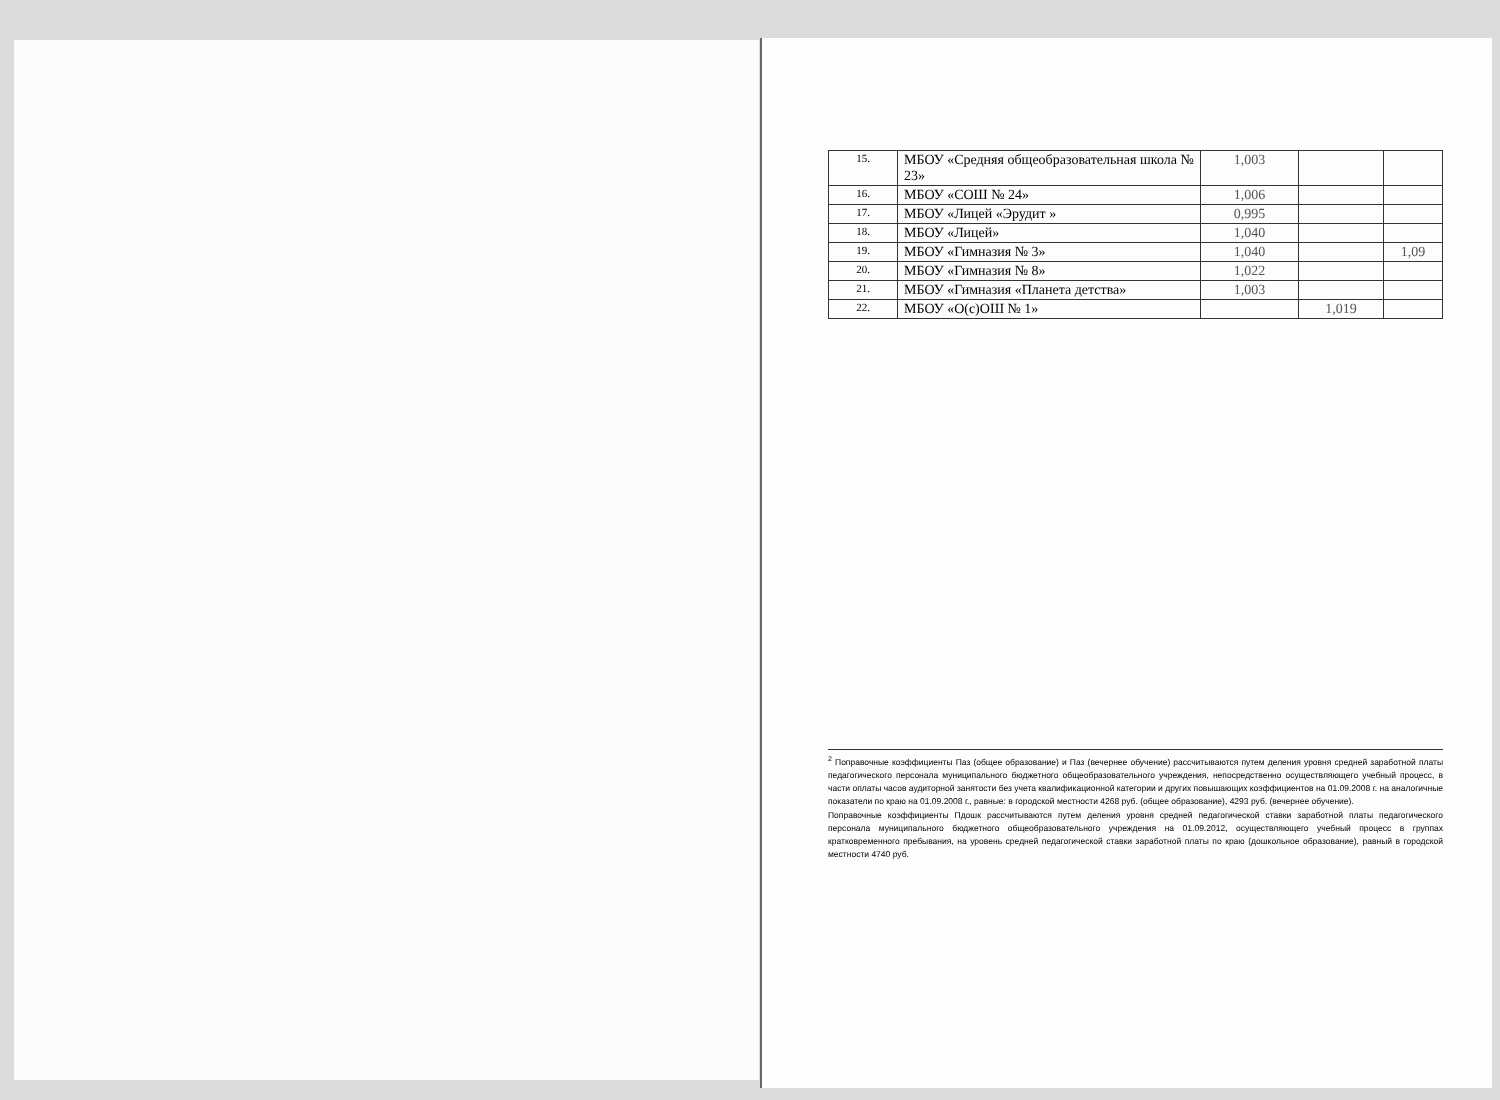| 15. | МБОУ «Средняя общеобразовательная школа № 23» | 1,003 | | |
| 16. | МБОУ «СОШ № 24» | 1,006 | | |
| 17. | МБОУ «Лицей «Эрудит » | 0,995 | | |
| 18. | МБОУ «Лицей» | 1,040 | | |
| 19. | МБОУ «Гимназия № 3» | 1,040 | | 1,09 |
| 20. | МБОУ «Гимназия № 8» | 1,022 | | |
| 21. | МБОУ «Гимназия «Планета детства» | 1,003 | | |
| 22. | МБОУ «О(с)ОШ № 1» | | 1,019 | |
<sup>2</sup> Поправочные коэффициенты Паз (общее образование) и Паз (вечернее обучение) рассчитываются путем деления уровня средней заработной платы педагогического персонала муниципального бюджетного общеобразовательного учреждения, непосредственно осуществляющего учебный процесс, в части оплаты часов аудиторной занятости без учета квалификационной категории и других повышающих коэффициентов на 01.09.2008 г. на аналогичные показатели по краю на 01.09.2008 г., равные: в городской местности 4268 руб. (общее образование), 4293 руб. (вечернее обучение).
Поправочные коэффициенты Пдошк рассчитываются путем деления уровня средней педагогической ставки заработной платы педагогического персонала муниципального бюджетного общеобразовательного учреждения на 01.09.2012, осуществляющего учебный процесс в группах кратковременного пребывания, на уровень средней педагогической ставки заработной платы по краю (дошкольное образование), равный в городской местности 4740 руб.